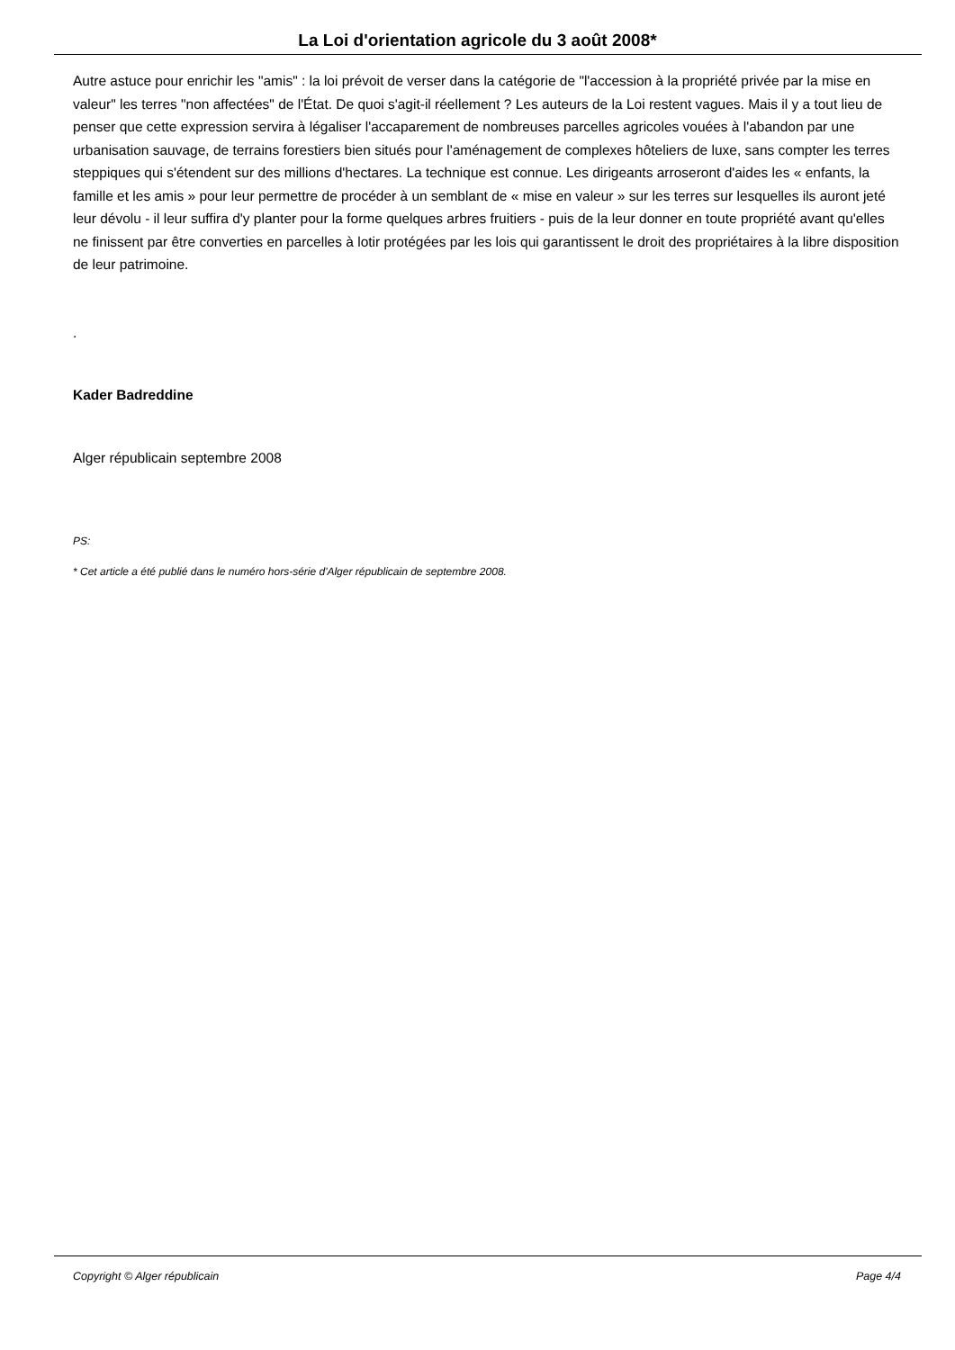La Loi d'orientation agricole du 3 août 2008*
Autre astuce pour enrichir les "amis" : la loi prévoit de verser dans la catégorie de "l'accession à la propriété privée par la mise en valeur" les terres "non affectées" de l'État. De quoi s'agit-il réellement ? Les auteurs de la Loi restent vagues. Mais il y a tout lieu de penser que cette expression servira à légaliser l'accaparement de nombreuses parcelles agricoles vouées à l'abandon par une urbanisation sauvage, de terrains forestiers bien situés pour l'aménagement de complexes hôteliers de luxe, sans compter les terres steppiques qui s'étendent sur des millions d'hectares. La technique est connue. Les dirigeants arroseront d'aides les « enfants, la famille et les amis » pour leur permettre de procéder à un semblant de « mise en valeur » sur les terres sur lesquelles ils auront jeté leur dévolu - il leur suffira d'y planter pour la forme quelques arbres fruitiers - puis de la leur donner en toute propriété avant qu'elles ne finissent par être converties en parcelles à lotir protégées par les lois qui garantissent le droit des propriétaires à la libre disposition de leur patrimoine.
.
Kader Badreddine
Alger républicain septembre 2008
PS:
* Cet article a été publié dans le numéro hors-série d'Alger républicain de septembre 2008.
Copyright © Alger républicain Page 4/4